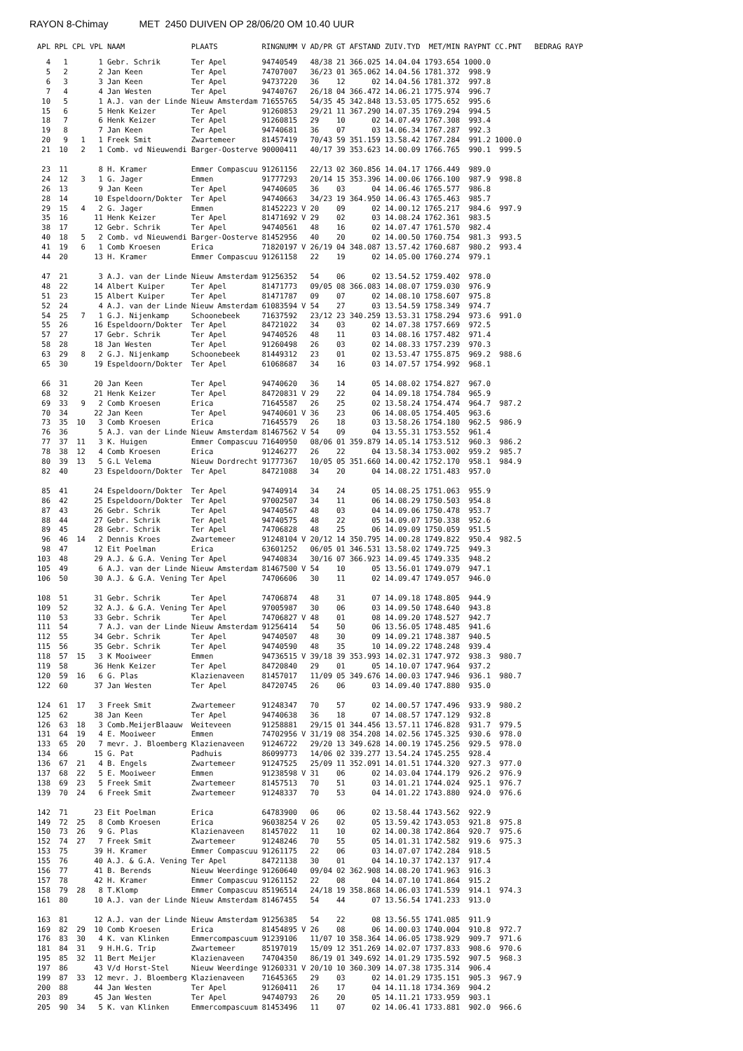RAYON 8-Chimay MET 2450 DUIVEN OP 28/06/20 OM 10.40 UUR
| APL | RPL | CPL | VPL | NAAM | PLAATS | RINGNUMM | V | AD/PR | GT | AFSTAND | ZUIV.TYD | MET/MIN | RAYPNT | CC.PNT | BEDRAG | RAYP |
| --- | --- | --- | --- | --- | --- | --- | --- | --- | --- | --- | --- | --- | --- | --- | --- | --- |
| 4 | 1 | | 1 | Gebr. Schrik | Ter Apel | 94740549 | | 48/38 | 21 | 366.025 | 14.04.04 | 1793.654 | 1000.0 | | | |
| 5 | 2 | | 2 | Jan Keen | Ter Apel | 74707007 | | 36/23 | 01 | 365.062 | 14.04.56 | 1781.372 | 998.9 | | | |
| 6 | 3 | | 3 | Jan Keen | Ter Apel | 94737220 | | 36 | 12 | 02 | 14.04.56 | 1781.372 | 997.8 | | | |
| 7 | 4 | | 4 | Jan Westen | Ter Apel | 94740767 | | 26/18 | 04 | 366.472 | 14.06.21 | 1775.974 | 996.7 | | | |
| 10 | 5 | | 1 | A.J. van der Linde | Nieuw Amsterdam | 71655765 | | 54/35 | 45 | 342.848 | 13.53.05 | 1775.652 | 995.6 | | | |
| 15 | 6 | | 5 | Henk Keizer | Ter Apel | 91260853 | | 29/21 | 11 | 367.290 | 14.07.35 | 1769.294 | 994.5 | | | |
| 18 | 7 | | 6 | Henk Keizer | Ter Apel | 91260815 | | 29 | 10 | 02 | 14.07.49 | 1767.308 | 993.4 | | | |
| 19 | 8 | | 7 | Jan Keen | Ter Apel | 94740681 | | 36 | 07 | 03 | 14.06.34 | 1767.287 | 992.3 | | | |
| 20 | 9 | 1 | 1 | Freek Smit | Zwartemeer | 81457419 | | 70/43 | 59 | 351.159 | 13.58.42 | 1767.284 | 991.2 | 1000.0 | | |
| 21 | 10 | 2 | 1 | Comb. vd Nieuwendi | Barger-Oosterve | 90000411 | | 40/17 | 39 | 353.623 | 14.00.09 | 1766.765 | 990.1 | 999.5 | | |
| 23 | 11 | | 8 | H. Kramer | Emmer Compascuu | 91261156 | | 22/13 | 02 | 360.856 | 14.04.17 | 1766.449 | 989.0 | | | |
| 24 | 12 | 3 | 1 | G. Jager | Emmen | 91777293 | | 20/14 | 15 | 353.396 | 14.00.06 | 1766.100 | 987.9 | 998.8 | | |
| 26 | 13 | | 9 | Jan Keen | Ter Apel | 94740605 | | 36 | 03 | 04 | 14.06.46 | 1765.577 | 986.8 | | | |
| 28 | 14 | | 10 | Espeldoorn/Dokter | Ter Apel | 94740663 | | 34/23 | 19 | 364.950 | 14.06.43 | 1765.463 | 985.7 | | | |
| 29 | 15 | 4 | 2 | G. Jager | Emmen | 81452223 | V | 20 | 09 | 02 | 14.00.12 | 1765.217 | 984.6 | 997.9 | | |
| 35 | 16 | | 11 | Henk Keizer | Ter Apel | 81471692 | V | 29 | 02 | 03 | 14.08.24 | 1762.361 | 983.5 | | | |
| 38 | 17 | | 12 | Gebr. Schrik | Ter Apel | 94740561 | | 48 | 16 | 02 | 14.07.47 | 1761.570 | 982.4 | | | |
| 40 | 18 | 5 | 2 | Comb. vd Nieuwendi | Barger-Oosterve | 81452956 | | 40 | 20 | 02 | 14.00.50 | 1760.754 | 981.3 | 993.5 | | |
| 41 | 19 | 6 | 1 | Comb Kroesen | Erica | 71820197 | V | 26/19 | 04 | 348.087 | 13.57.42 | 1760.687 | 980.2 | 993.4 | | |
| 44 | 20 | | 13 | H. Kramer | Emmer Compascuu | 91261158 | | 22 | 19 | 02 | 14.05.00 | 1760.274 | 979.1 | | | |
| 47 | 21 | | 3 | A.J. van der Linde | Nieuw Amsterdam | 91256352 | | 54 | 06 | 02 | 13.54.52 | 1759.402 | 978.0 | | | |
| 48 | 22 | | 14 | Albert Kuiper | Ter Apel | 81471773 | | 09/05 | 08 | 366.083 | 14.08.07 | 1759.030 | 976.9 | | | |
| 51 | 23 | | 15 | Albert Kuiper | Ter Apel | 81471787 | | 09 | 07 | 02 | 14.08.10 | 1758.607 | 975.8 | | | |
| 52 | 24 | | 4 | A.J. van der Linde | Nieuw Amsterdam | 61083594 | V | 54 | 27 | 03 | 13.54.59 | 1758.349 | 974.7 | | | |
| 54 | 25 | 7 | 1 | G.J. Nijenkamp | Schoonebeek | 71637592 | | 23/12 | 23 | 340.259 | 13.53.31 | 1758.294 | 973.6 | 991.0 | | |
| 55 | 26 | | 16 | Espeldoorn/Dokter | Ter Apel | 84721022 | | 34 | 03 | 02 | 14.07.38 | 1757.669 | 972.5 | | | |
| 57 | 27 | | 17 | Gebr. Schrik | Ter Apel | 94740526 | | 48 | 11 | 03 | 14.08.16 | 1757.482 | 971.4 | | | |
| 58 | 28 | | 18 | Jan Westen | Ter Apel | 91260498 | | 26 | 03 | 02 | 14.08.33 | 1757.239 | 970.3 | | | |
| 63 | 29 | 8 | 2 | G.J. Nijenkamp | Schoonebeek | 81449312 | | 23 | 01 | 02 | 13.53.47 | 1755.875 | 969.2 | 988.6 | | |
| 65 | 30 | | 19 | Espeldoorn/Dokter | Ter Apel | 61068687 | | 34 | 16 | 03 | 14.07.57 | 1754.992 | 968.1 | | | |
| 66 | 31 | | 20 | Jan Keen | Ter Apel | 94740620 | | 36 | 14 | 05 | 14.08.02 | 1754.827 | 967.0 | | | |
| 68 | 32 | | 21 | Henk Keizer | Ter Apel | 84720831 | V | 29 | 22 | 04 | 14.09.18 | 1754.784 | 965.9 | | | |
| 69 | 33 | 9 | 2 | Comb Kroesen | Erica | 71645587 | | 26 | 25 | 02 | 13.58.24 | 1754.474 | 964.7 | 987.2 | | |
| 70 | 34 | | 22 | Jan Keen | Ter Apel | 94740601 | V | 36 | 23 | 06 | 14.08.05 | 1754.405 | 963.6 | | | |
| 73 | 35 | 10 | 3 | Comb Kroesen | Erica | 71645579 | | 26 | 18 | 03 | 13.58.26 | 1754.180 | 962.5 | 986.9 | | |
| 76 | 36 | | 5 | A.J. van der Linde | Nieuw Amsterdam | 81467562 | V | 54 | 09 | 04 | 13.55.31 | 1753.552 | 961.4 | | | |
| 77 | 37 | 11 | 3 | K. Huigen | Emmer Compascuu | 71640950 | | 08/06 | 01 | 359.879 | 14.05.14 | 1753.512 | 960.3 | 986.2 | | |
| 78 | 38 | 12 | 4 | Comb Kroesen | Erica | 91246277 | | 26 | 22 | 04 | 13.58.34 | 1753.002 | 959.2 | 985.7 | | |
| 80 | 39 | 13 | 5 | G.L Velema | Nieuw Dordrecht | 91777367 | | 10/05 | 05 | 351.660 | 14.00.42 | 1752.170 | 958.1 | 984.9 | | |
| 82 | 40 | | 23 | Espeldoorn/Dokter | Ter Apel | 84721088 | | 34 | 20 | 04 | 14.08.22 | 1751.483 | 957.0 | | | |
| 85 | 41 | | 24 | Espeldoorn/Dokter | Ter Apel | 94740914 | | 34 | 24 | 05 | 14.08.25 | 1751.063 | 955.9 | | | |
| 86 | 42 | | 25 | Espeldoorn/Dokter | Ter Apel | 97002507 | | 34 | 11 | 06 | 14.08.29 | 1750.503 | 954.8 | | | |
| 87 | 43 | | 26 | Gebr. Schrik | Ter Apel | 94740567 | | 48 | 03 | 04 | 14.09.06 | 1750.478 | 953.7 | | | |
| 88 | 44 | | 27 | Gebr. Schrik | Ter Apel | 94740575 | | 48 | 22 | 05 | 14.09.07 | 1750.338 | 952.6 | | | |
| 89 | 45 | | 28 | Gebr. Schrik | Ter Apel | 74706828 | | 48 | 25 | 06 | 14.09.09 | 1750.059 | 951.5 | | | |
| 96 | 46 | 14 | 2 | Dennis Kroes | Zwartemeer | 91248104 | V | 20/12 | 14 | 350.795 | 14.00.28 | 1749.822 | 950.4 | 982.5 | | |
| 98 | 47 | | 12 | Eit Poelman | Erica | 63601252 | | 06/05 | 01 | 346.531 | 13.58.02 | 1749.725 | 949.3 | | | |
| 103 | 48 | | 29 | A.J. & G.A. Vening | Ter Apel | 94740834 | | 30/16 | 07 | 366.923 | 14.09.45 | 1749.335 | 948.2 | | | |
| 105 | 49 | | 6 | A.J. van der Linde | Nieuw Amsterdam | 81467500 | V | 54 | 10 | 05 | 13.56.01 | 1749.079 | 947.1 | | | |
| 106 | 50 | | 30 | A.J. & G.A. Vening | Ter Apel | 74706606 | | 30 | 11 | 02 | 14.09.47 | 1749.057 | 946.0 | | | |
| 108 | 51 | | 31 | Gebr. Schrik | Ter Apel | 74706874 | | 48 | 31 | 07 | 14.09.18 | 1748.805 | 944.9 | | | |
| 109 | 52 | | 32 | A.J. & G.A. Vening | Ter Apel | 97005987 | | 30 | 06 | 03 | 14.09.50 | 1748.640 | 943.8 | | | |
| 110 | 53 | | 33 | Gebr. Schrik | Ter Apel | 74706827 | V | 48 | 01 | 08 | 14.09.20 | 1748.527 | 942.7 | | | |
| 111 | 54 | | 7 | A.J. van der Linde | Nieuw Amsterdam | 91256414 | | 54 | 50 | 06 | 13.56.05 | 1748.485 | 941.6 | | | |
| 112 | 55 | | 34 | Gebr. Schrik | Ter Apel | 94740507 | | 48 | 30 | 09 | 14.09.21 | 1748.387 | 940.5 | | | |
| 115 | 56 | | 35 | Gebr. Schrik | Ter Apel | 94740590 | | 48 | 35 | 10 | 14.09.22 | 1748.248 | 939.4 | | | |
| 118 | 57 | 15 | 3 | K Mooiweer | Emmen | 94736515 | V | 39/18 | 39 | 353.993 | 14.02.31 | 1747.972 | 938.3 | 980.7 | | |
| 119 | 58 | | 36 | Henk Keizer | Ter Apel | 84720840 | | 29 | 01 | 05 | 14.10.07 | 1747.964 | 937.2 | | | |
| 120 | 59 | 16 | 6 | G. Plas | Klazienaveen | 81457017 | | 11/09 | 05 | 349.676 | 14.00.03 | 1747.946 | 936.1 | 980.7 | | |
| 122 | 60 | | 37 | Jan Westen | Ter Apel | 84720745 | | 26 | 06 | 03 | 14.09.40 | 1747.880 | 935.0 | | | |
| 124 | 61 | 17 | 3 | Freek Smit | Zwartemeer | 91248347 | | 70 | 57 | 02 | 14.00.57 | 1747.496 | 933.9 | 980.2 | | |
| 125 | 62 | | 38 | Jan Keen | Ter Apel | 94740638 | | 36 | 18 | 07 | 14.08.57 | 1747.129 | 932.8 | | | |
| 126 | 63 | 18 | 3 | Comb.MeijerBlaauw | Weiteveen | 91258881 | | 29/15 | 01 | 344.456 | 13.57.11 | 1746.828 | 931.7 | 979.5 | | |
| 131 | 64 | 19 | 4 | E. Mooiweer | Emmen | 74702956 | V | 31/19 | 08 | 354.208 | 14.02.56 | 1745.325 | 930.6 | 978.0 | | |
| 133 | 65 | 20 | 7 | mevr. J. Bloemberg | Klazienaveen | 91246722 | | 29/20 | 13 | 349.628 | 14.00.19 | 1745.256 | 929.5 | 978.0 | | |
| 134 | 66 | | 15 | G. Pat | Padhuis | 86099773 | | 14/06 | 02 | 339.277 | 13.54.24 | 1745.255 | 928.4 | | | |
| 136 | 67 | 21 | 4 | B. Engels | Zwartemeer | 91247525 | | 25/09 | 11 | 352.091 | 14.01.51 | 1744.320 | 927.3 | 977.0 | | |
| 137 | 68 | 22 | 5 | E. Mooiweer | Emmen | 91238598 | V | 31 | 06 | 02 | 14.03.04 | 1744.179 | 926.2 | 976.9 | | |
| 138 | 69 | 23 | 5 | Freek Smit | Zwartemeer | 81457513 | | 70 | 51 | 03 | 14.01.21 | 1744.024 | 925.1 | 976.7 | | |
| 139 | 70 | 24 | 6 | Freek Smit | Zwartemeer | 91248337 | | 70 | 53 | 04 | 14.01.22 | 1743.880 | 924.0 | 976.6 | | |
| 142 | 71 | | 23 | Eit Poelman | Erica | 64783900 | | 06 | 06 | 02 | 13.58.44 | 1743.562 | 922.9 | | | |
| 149 | 72 | 25 | 8 | Comb Kroesen | Erica | 96038254 | V | 26 | 02 | 05 | 13.59.42 | 1743.053 | 921.8 | 975.8 | | |
| 150 | 73 | 26 | 9 | G. Plas | Klazienaveen | 81457022 | | 11 | 10 | 02 | 14.00.38 | 1742.864 | 920.7 | 975.6 | | |
| 152 | 74 | 27 | 7 | Freek Smit | Zwartemeer | 91248246 | | 70 | 55 | 05 | 14.01.31 | 1742.582 | 919.6 | 975.3 | | |
| 153 | 75 | | 39 | H. Kramer | Emmer Compascuu | 91261175 | | 22 | 06 | 03 | 14.07.07 | 1742.284 | 918.5 | | | |
| 155 | 76 | | 40 | A.J. & G.A. Vening | Ter Apel | 84721138 | | 30 | 01 | 04 | 14.10.37 | 1742.137 | 917.4 | | | |
| 156 | 77 | | 41 | B. Berends | Nieuw Weerdinge | 91260640 | | 09/04 | 02 | 362.908 | 14.08.20 | 1741.963 | 916.3 | | | |
| 157 | 78 | | 42 | H. Kramer | Emmer Compascuu | 91261152 | | 22 | 08 | 04 | 14.07.10 | 1741.864 | 915.2 | | | |
| 158 | 79 | 28 | 8 | T.Klomp | Emmer Compascuu | 85196514 | | 24/18 | 19 | 358.868 | 14.06.03 | 1741.539 | 914.1 | 974.3 | | |
| 161 | 80 | | 10 | A.J. van der Linde | Nieuw Amsterdam | 81467455 | | 54 | 44 | 07 | 13.56.54 | 1741.233 | 913.0 | | | |
| 163 | 81 | | 12 | A.J. van der Linde | Nieuw Amsterdam | 91256385 | | 54 | 22 | 08 | 13.56.55 | 1741.085 | 911.9 | | | |
| 169 | 82 | 29 | 10 | Comb Kroesen | Erica | 81454895 | V | 26 | 08 | 06 | 14.00.03 | 1740.004 | 910.8 | 972.7 | | |
| 176 | 83 | 30 | 4 | K. van Klinken | Emmercompascuum | 91239106 | | 11/07 | 10 | 358.364 | 14.06.05 | 1738.929 | 909.7 | 971.6 | | |
| 181 | 84 | 31 | 9 | H.H.G. Trip | Zwartemeer | 85197019 | | 15/09 | 12 | 351.269 | 14.02.07 | 1737.833 | 908.6 | 970.6 | | |
| 195 | 85 | 32 | 11 | Bert Meijer | Klazienaveen | 74704350 | | 86/19 | 01 | 349.692 | 14.01.29 | 1735.592 | 907.5 | 968.3 | | |
| 197 | 86 | | 43 | V/d Horst-Stel | Nieuw Weerdinge | 91260331 | V | 20/10 | 10 | 360.309 | 14.07.38 | 1735.314 | 906.4 | | | |
| 199 | 87 | 33 | 12 | mevr. J. Bloemberg | Klazienaveen | 71645365 | | 29 | 03 | 02 | 14.01.29 | 1735.151 | 905.3 | 967.9 | | |
| 200 | 88 | | 44 | Jan Westen | Ter Apel | 91260411 | | 26 | 17 | 04 | 14.11.18 | 1734.369 | 904.2 | | | |
| 203 | 89 | | 45 | Jan Westen | Ter Apel | 94740793 | | 26 | 20 | 05 | 14.11.21 | 1733.959 | 903.1 | | | |
| 205 | 90 | 34 | 5 | K. van Klinken | Emmercompascuum | 81453496 | | 11 | 07 | 02 | 14.06.41 | 1733.881 | 902.0 | 966.6 | | |